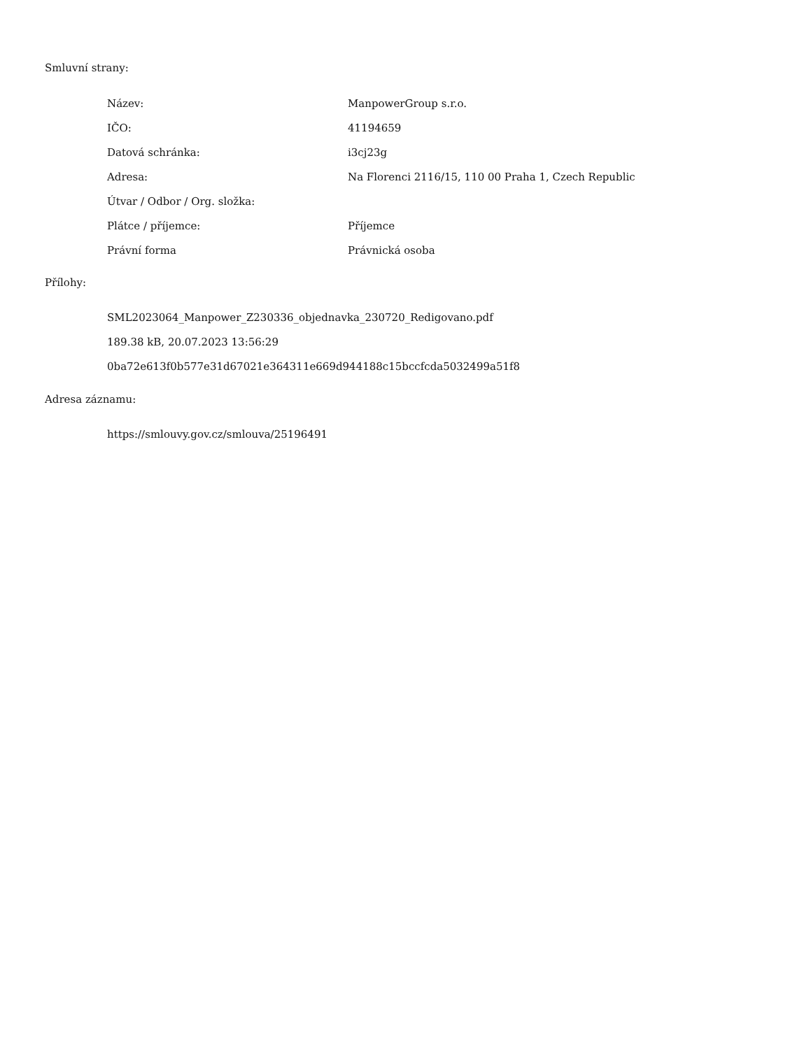Smluvní strany:
| Název: | ManpowerGroup s.r.o. |
| IČO: | 41194659 |
| Datová schránka: | i3cj23g |
| Adresa: | Na Florenci 2116/15, 110 00 Praha 1, Czech Republic |
| Útvar / Odbor / Org. složka: | |
| Plátce / příjemce: | Příjemce |
| Právní forma | Právnická osoba |
Přílohy:
SML2023064_Manpower_Z230336_objednavka_230720_Redigovano.pdf
189.38 kB, 20.07.2023 13:56:29
0ba72e613f0b577e31d67021e364311e669d944188c15bccfcda5032499a51f8
Adresa záznamu:
https://smlouvy.gov.cz/smlouva/25196491